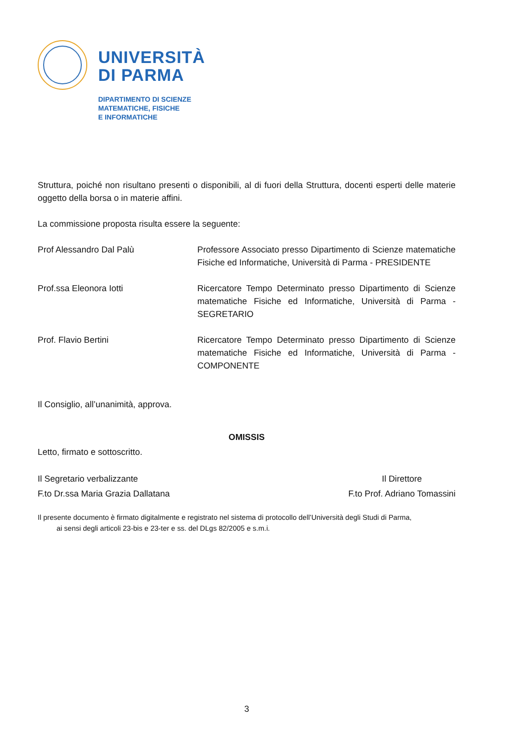UNIVERSITÀ
DI PARMA
DIPARTIMENTO DI SCIENZE
MATEMATICHE, FISICHE
E INFORMATICHE
Struttura, poiché non risultano presenti o disponibili, al di fuori della Struttura, docenti esperti delle materie oggetto della borsa o in materie affini.
La commissione proposta risulta essere la seguente:
Prof Alessandro Dal Palù Professore Associato presso Dipartimento di Scienze matematiche Fisiche ed Informatiche, Università di Parma - PRESIDENTE
Prof.ssa Eleonora Iotti Ricercatore Tempo Determinato presso Dipartimento di Scienze matematiche Fisiche ed Informatiche, Università di Parma - SEGRETARIO
Prof. Flavio Bertini Ricercatore Tempo Determinato presso Dipartimento di Scienze matematiche Fisiche ed Informatiche, Università di Parma - COMPONENTE
Il Consiglio, all’unanimità, approva.
OMISSIS
Letto, firmato e sottoscritto.
Il Segretario verbalizzante
F.to Dr.ssa Maria Grazia Dallatana
Il Direttore
F.to Prof. Adriano Tomassini
Il presente documento è firmato digitalmente e registrato nel sistema di protocollo dell’Università degli Studi di Parma,
ai sensi degli articoli 23-bis e 23-ter e ss. del DLgs 82/2005 e s.m.i.
3